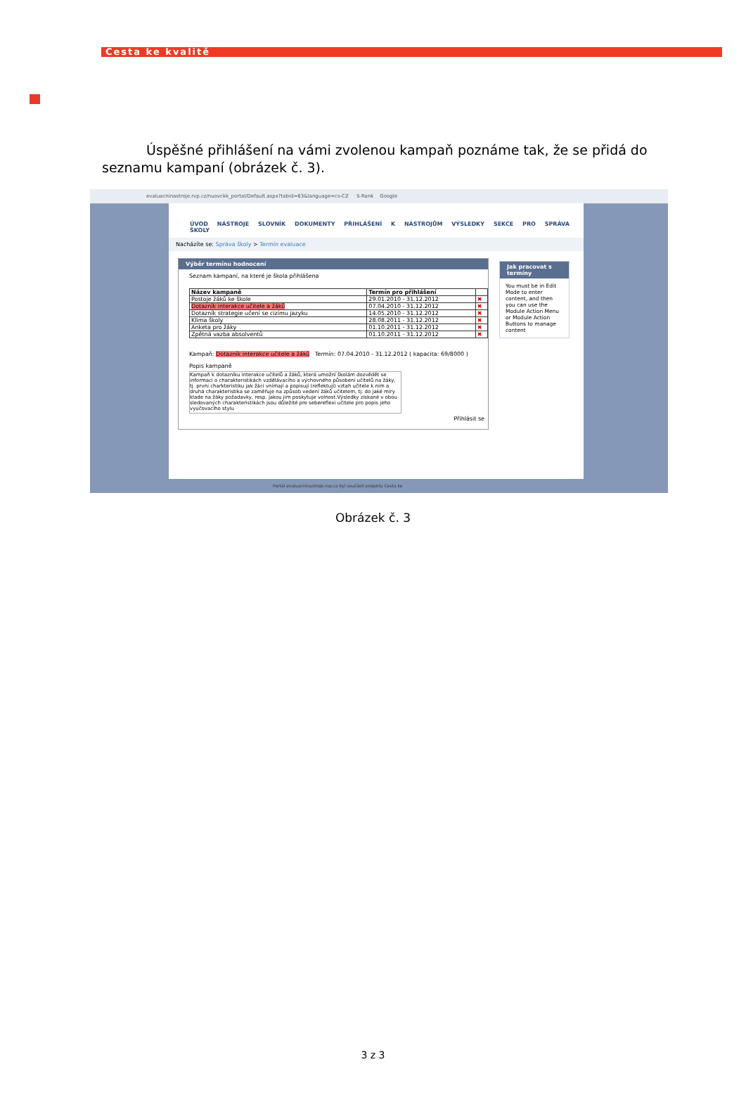Cesta ke kvalitě
Úspěšné přihlášení na vámi zvolenou kampaň poznáme tak, že se přidá do seznamu kampaní (obrázek č. 3).
evaluacninastroje.rvp.cz/nuovckk_portal/Default.aspx?tabid=63&language=cs-CZ S-Rank Google
ÚVOD NÁSTROJE SLOVNÍK DOKUMENTY PŘIHLÁŠENÍ K NÁSTROJŮM VÝSLEDKY SEKCE PRO SPRÁVA ŠKOLY
Nacházíte se: Správa školy > Termín evaluace
Výběr termínu hodnocení
Seznam kampaní, na které je škola přihlášena
| Název kampaně | Termín pro přihlášení | |
| --- | --- | --- |
| Postoje žáků ke škole | 29.01.2010 - 31.12.2012 | ✖ |
| Dotazník interakce učitele a žáků | 07.04.2010 - 31.12.2012 | ✖ |
| Dotazník strategie učení se cizímu jazyku | 14.05.2010 - 31.12.2012 | ✖ |
| Klima školy | 28.08.2011 - 31.12.2012 | ✖ |
| Anketa pro žáky | 01.10.2011 - 31.12.2012 | ✖ |
| Zpětná vazba absolventů | 01.10.2011 - 31.12.2012 | ✖ |
Kampaň: Dotazník interakce učitele a žáků Termín: 07.04.2010 - 31.12.2012 ( kapacita: 69/8000 )
Popis kampaně
Kampaň k dotazníku interakce učitelů a žáků, která umožní školám dozvědět se informaci o charakteristikách vzdělávacího a výchovného působení učitelů na žáky, tj. první charkteristiku jak žáci vnímají a popisují (reflektují) vztah učitele k nim a druhá charakteristika se zaměřuje na způsob vedení žáků učitelem, tj. do jaké míry klade na žáky požadavky, resp. jakou jim poskytuje volnost.Výsledky získané v obou sledovaných charakteristikách jsou důležité pro sebereflexi učitele pro popis jeho vyučovacího stylu
Přihlásit se
Jak pracovat s termíny
You must be in Edit Mode to enter content, and then you can use the Module Action Menu or Module Action Buttons to manage content
Portál evaluacninastroje.rvp.cz byl součástí projektu Cesta ke
Obrázek č. 3
3 z 3